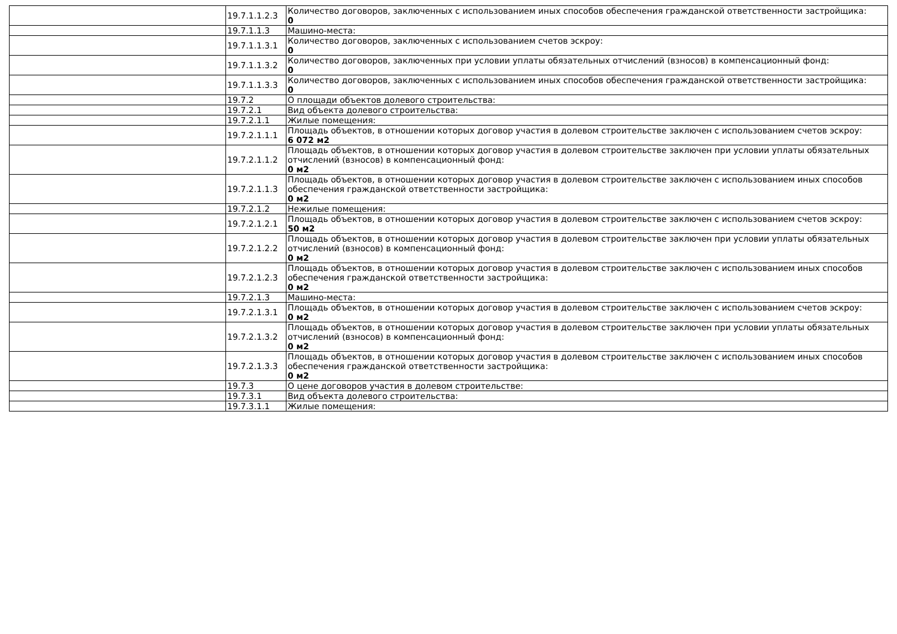| | 19.7.1.1.2.3 | Количество договоров, заключенных с использованием иных способов обеспечения гражданской ответственности застройщика: 0 |
| | 19.7.1.1.3 | Машино-места: |
| | 19.7.1.1.3.1 | Количество договоров, заключенных с использованием счетов эскроу: 0 |
| | 19.7.1.1.3.2 | Количество договоров, заключенных при условии уплаты обязательных отчислений (взносов) в компенсационный фонд: 0 |
| | 19.7.1.1.3.3 | Количество договоров, заключенных с использованием иных способов обеспечения гражданской ответственности застройщика: 0 |
| | 19.7.2 | О площади объектов долевого строительства: |
| | 19.7.2.1 | Вид объекта долевого строительства: |
| | 19.7.2.1.1 | Жилые помещения: |
| | 19.7.2.1.1.1 | Площадь объектов, в отношении которых договор участия в долевом строительстве заключен с использованием счетов эскроу: 6 072 м2 |
| | 19.7.2.1.1.2 | Площадь объектов, в отношении которых договор участия в долевом строительстве заключен при условии уплаты обязательных отчислений (взносов) в компенсационный фонд: 0 м2 |
| | 19.7.2.1.1.3 | Площадь объектов, в отношении которых договор участия в долевом строительстве заключен с использованием иных способов обеспечения гражданской ответственности застройщика: 0 м2 |
| | 19.7.2.1.2 | Нежилые помещения: |
| | 19.7.2.1.2.1 | Площадь объектов, в отношении которых договор участия в долевом строительстве заключен с использованием счетов эскроу: 50 м2 |
| | 19.7.2.1.2.2 | Площадь объектов, в отношении которых договор участия в долевом строительстве заключен при условии уплаты обязательных отчислений (взносов) в компенсационный фонд: 0 м2 |
| | 19.7.2.1.2.3 | Площадь объектов, в отношении которых договор участия в долевом строительстве заключен с использованием иных способов обеспечения гражданской ответственности застройщика: 0 м2 |
| | 19.7.2.1.3 | Машино-места: |
| | 19.7.2.1.3.1 | Площадь объектов, в отношении которых договор участия в долевом строительстве заключен с использованием счетов эскроу: 0 м2 |
| | 19.7.2.1.3.2 | Площадь объектов, в отношении которых договор участия в долевом строительстве заключен при условии уплаты обязательных отчислений (взносов) в компенсационный фонд: 0 м2 |
| | 19.7.2.1.3.3 | Площадь объектов, в отношении которых договор участия в долевом строительстве заключен с использованием иных способов обеспечения гражданской ответственности застройщика: 0 м2 |
| | 19.7.3 | О цене договоров участия в долевом строительстве: |
| | 19.7.3.1 | Вид объекта долевого строительства: |
| | 19.7.3.1.1 | Жилые помещения: |